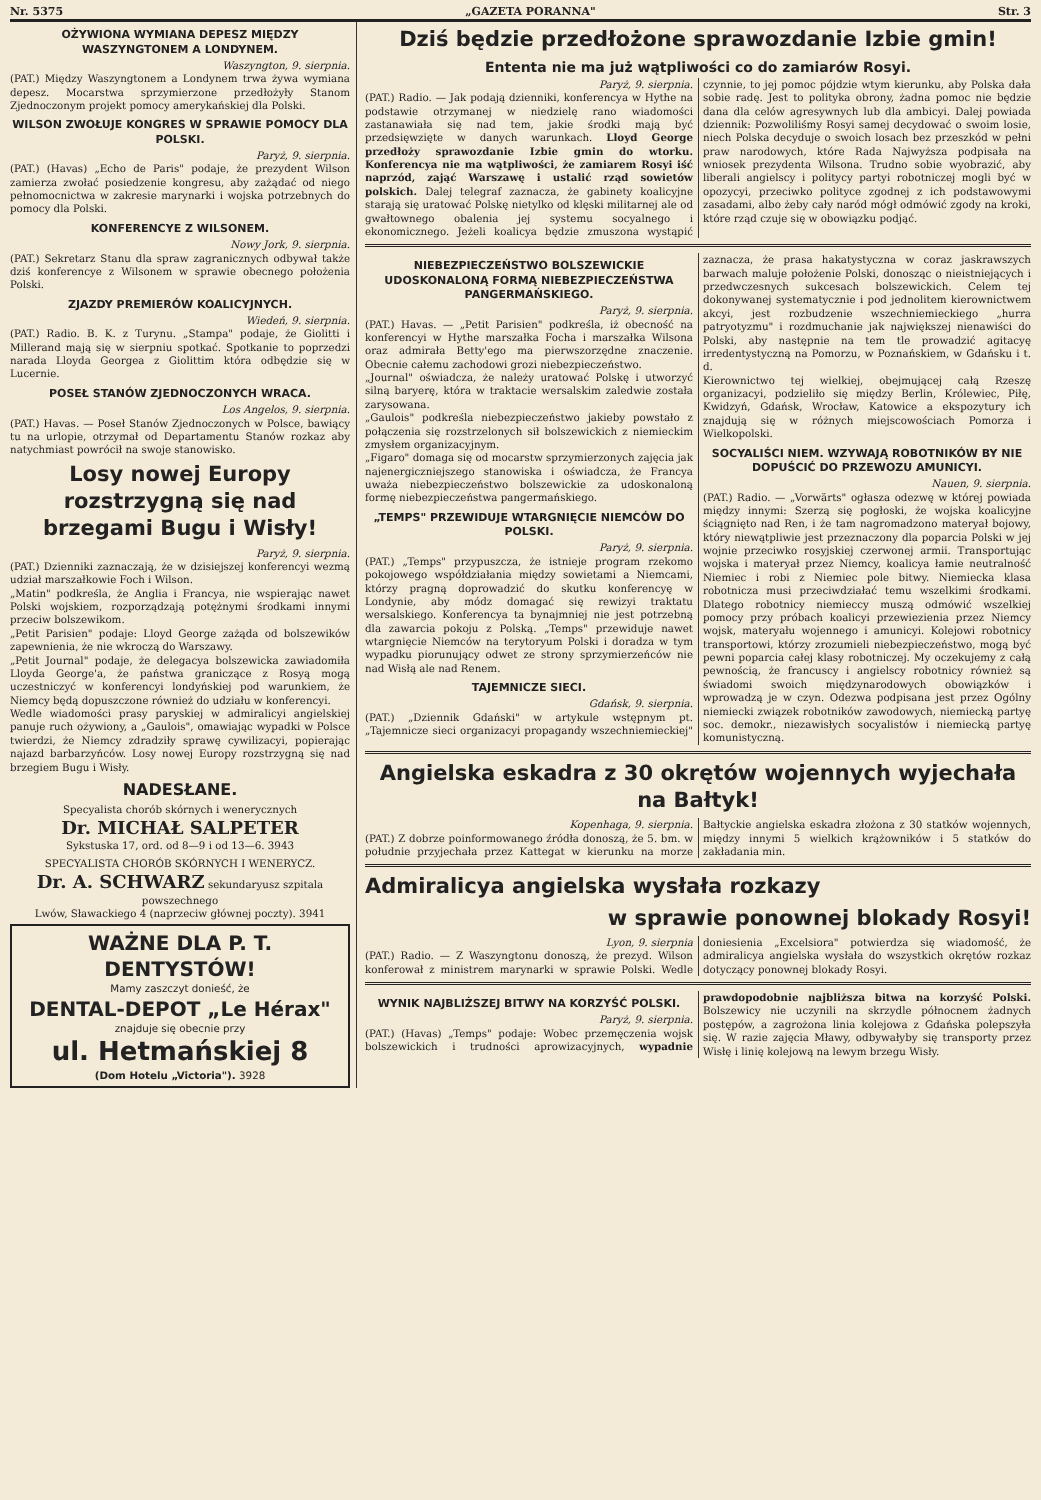Nr. 5375 „GAZETA PORANNA" Str. 3
OŻYWIONA WYMIANA DEPESZ MIĘDZY WASZYNGTONEM A LONDYNEM.
Waszyngton, 9. sierpnia.
(PAT.) Między Waszyngtonem a Londynem trwa żywa wymiana depesz. Mocarstwa sprzymierzone przedłożyły Stanom Zjednoczonym projekt pomocy amerykańskiej dla Polski.
WILSON ZWOŁUJE KONGRES W SPRAWIE POMOCY DLA POLSKI.
Paryż, 9. sierpnia.
(PAT.) (Havas) „Echo de Paris" podaje, że prezydent Wilson zamierza zwołać posiedzenie kongresu, aby zażądać od niego pełnomocnictwa w zakresie marynarki i wojska potrzebnych do pomocy dla Polski.
KONFERENCYE Z WILSONEM.
Nowy Jork, 9. sierpnia.
(PAT.) Sekretarz Stanu dla spraw zagranicznych odbywał także dziś konferencye z Wilsonem w sprawie obecnego położenia Polski.
ZJAZDY PREMIERÓW KOALICYJNYCH.
Wiedeń, 9. sierpnia.
(PAT.) Radio. B. K. z Turynu. „Stampa" podaje, że Giolitti i Millerand mają się w sierpniu spotkać. Spotkanie to poprzedzi narada Lloyda Georgea z Giolittim która odbędzie się w Lucernie.
POSEŁ STANÓW ZJEDNOCZONYCH WRACA.
Los Angelos, 9. sierpnia.
(PAT.) Havas. — Poseł Stanów Zjednoczonych w Polsce, bawiący tu na urlopie, otrzymał od Departamentu Stanów rozkaz aby natychmiast powrócił na swoje stanowisko.
Losy nowej Europy rozstrzygną się nad brzegami Bugu i Wisły!
Paryż, 9. sierpnia.
(PAT.) Dzienniki zaznaczają, że w dzisiejszej konferencyi wezmą udział marszałkowie Foch i Wilson.
„Matin" podkreśla, że Anglia i Francya, nie wspierając nawet Polski wojskiem, rozporządzają potężnymi środkami innymi przeciw bolszewikom.
„Petit Parisien" podaje: Lloyd George zażąda od bolszewików zapewnienia, że nie wkroczą do Warszawy.
„Petit Journal" podaje, że delegacya bolszewicka zawiadomiła Lloyda George'a, że państwa graniczące z Rosyą mogą uczestniczyć w konferencyi londyńskiej pod warunkiem, że Niemcy będą dopuszczone również do udziału w konferencyi.
Wedle wiadomości prasy paryskiej w admiralicyi angielskiej panuje ruch ożywiony, a „Gaulois", omawiając wypadki w Polsce twierdzi, że Niemcy zdradziły sprawę cywilizacyi, popierając najazd barbarzyńców. Losy nowej Europy rozstrzygną się nad brzegiem Bugu i Wisły.
NADESŁANE.
Specyalista chorób skórnych i wenerycznych
Dr. MICHAŁ SALPETER
Sykstuska 17, ord. od 8—9 i od 13—6. 3943
SPECYALISTA CHORÓB SKÓRNYCH I WENERYCZ.
Dr. A. SCHWARZ sekundaryusz szpitala powszechnego
Lwów, Sławackiego 4 (naprzeciw głównej poczty). 3941
WAŻNE DLA P. T. DENTYSTÓW!
Mamy zaszczyt donieść, że
DENTAL-DEPOT „Le Hérax"
znajduje się obecnie przy
ul. Hetmańskiej 8
(Dom Hotelu „Victoria"). 3928
Dziś będzie przedłożone sprawozdanie Izbie gmin!
Ententa nie ma już wątpliwości co do zamiarów Rosyi.
Paryż, 9. sierpnia.
(PAT.) Radio. — Jak podają dzienniki, konferencya w Hythe na podstawie otrzymanej w niedzielę rano wiadomości zastanawiała się nad tem, jakie środki mają być przedsięwzięte w danych warunkach. Lloyd George przedłoży sprawozdanie Izbie gmin do wtorku. Konferencya nie ma wątpliwości, że zamiarem Rosyi iść naprzód, zająć Warszawę i ustalić rząd sowietów polskich. Dalej telegraf zaznacza, że gabinety koalicyjne starają się uratować Polskę nietylko od klęski militarnej ale od gwałtownego obalenia jej systemu socyalnego i ekonomicznego. Jeżeli koalicya będzie zmuszona wystąpić czynnie, to jej pomoc pójdzie wtym kierunku, aby Polska dała sobie radę. Jest to polityka obrony, żadna pomoc nie będzie dana dla celów agresywnych lub dla ambicyi. Dalej powiada dziennik: Pozwoliliśmy Rosyi samej decydować o swoim losie, niech Polska decyduje o swoich losach bez przeszkód w pełni praw narodowych, które Rada Najwyższa podpisała na wniosek prezydenta Wilsona. Trudno sobie wyobrazić, aby liberali angielscy i politycy partyi robotniczej mogli być w opozycyi, przeciwko polityce zgodnej z ich podstawowymi zasadami, albo żeby cały naród mógł odmówić zgody na kroki, które rząd czuje się w obowiązku podjąć.
NIEBEZPIECZEŃSTWO BOLSZEWICKIE UDOSKONALONĄ FORMĄ NIEBEZPIECZEŃSTWA PANGERMAŃSKIEGO.
Paryż, 9. sierpnia.
(PAT.) Havas. — „Petit Parisien" podkreśla, iż obecność na konferencyi w Hythe marszałka Focha i marszałka Wilsona oraz admirała Betty'ego ma pierwszorzędne znaczenie. Obecnie całemu zachodowi grozi niebezpieczeństwo.
„Journal" oświadcza, że należy uratować Polskę i utworzyć silną baryerę, która w traktacie wersalskim zaledwie została zarysowana.
„Gaulois" podkreśla niebezpieczeństwo jakieby powstało z połączenia się rozstrzelonych sił bolszewickich z niemieckim zmysłem organizacyjnym.
„Figaro" domaga się od mocarstw sprzymierzonych zajęcia jak najenergiczniejszego stanowiska i oświadcza, że Francya uważa niebezpieczeństwo bolszewickie za udoskonaloną formę niebezpieczeństwa pangermańskiego.
„TEMPS" PRZEWIDUJE WTARGNIĘCIE NIEMCÓW DO POLSKI.
Paryż, 9. sierpnia.
(PAT.) „Temps" przypuszcza, że istnieje program rzekomo pokojowego współdziałania między sowietami a Niemcami, którzy pragną doprowadzić do skutku konferencyę w Londynie, aby módz domagać się rewizyi traktatu wersalskiego. Konferencya ta bynajmniej nie jest potrzebną dla zawarcia pokoju z Polską. „Temps" przewiduje nawet wtargnięcie Niemców na terytoryum Polski i doradza w tym wypadku piorunujący odwet ze strony sprzymierzeńców nie nad Wisłą ale nad Renem.
TAJEMNICZE SIECI.
Gdańsk, 9. sierpnia.
(PAT.) „Dziennik Gdański" w artykule wstępnym pt. „Tajemnicze sieci organizacyi propagandy wszechniemieckiej" zaznacza, że prasa hakatystyczna w coraz jaskrawszych barwach maluje położenie Polski, donosząc o nieistniejących i przedwczesnych sukcesach bolszewickich. Celem tej dokonywanej systematycznie i pod jednolitem kierownictwem akcyi, jest rozbudzenie wszechniemieckiego „hurra patryotyzmu" i rozdmuchanie jak największej nienawiści do Polski, aby następnie na tem tle prowadzić agitacyę irredentystyczną na Pomorzu, w Poznańskiem, w Gdańsku i t. d.
Kierownictwo tej wielkiej, obejmującej całą Rzeszę organizacyi, podzieliło się między Berlin, Królewiec, Piłę, Kwidzyń, Gdańsk, Wrocław, Katowice a ekspozytury ich znajdują się w różnych miejscowościach Pomorza i Wielkopolski.
SOCYALIŚCI NIEM. WZYWAJĄ ROBOTNIKÓW BY NIE DOPUŚCIĆ DO PRZEWOZU AMUNICYI.
Nauen, 9. sierpnia.
(PAT.) Radio. — „Vorwärts" ogłasza odezwę w której powiada między innymi: Szerzą się pogłoski, że wojska koalicyjne ściągnięto nad Ren, i że tam nagromadzono materyał bojowy, który niewątpliwie jest przeznaczony dla poparcia Polski w jej wojnie przeciwko rosyjskiej czerwonej armii. Transportując wojska i materyał przez Niemcy, koalicya łamie neutralność Niemiec i robi z Niemiec pole bitwy. Niemiecka klasa robotnicza musi przeciwdziałać temu wszelkimi środkami. Dlatego robotnicy niemieccy muszą odmówić wszelkiej pomocy przy próbach koalicyi przewiezienia przez Niemcy wojsk, materyału wojennego i amunicyi. Kolejowi robotnicy transportowi, którzy zrozumieli niebezpieczeństwo, mogą być pewni poparcia całej klasy robotniczej. My oczekujemy z całą pewnością, że francuscy i angielscy robotnicy również są świadomi swoich międzynarodowych obowiązków i wprowadzą je w czyn. Odezwa podpisana jest przez Ogólny niemiecki związek robotników zawodowych, niemiecką partyę soc. demokr., niezawisłych socyalistów i niemiecką partyę komunistyczną.
Angielska eskadra z 30 okrętów wojennych wyjechała na Bałtyk!
Kopenhaga, 9. sierpnia.
(PAT.) Z dobrze poinformowanego źródła donoszą, że 5. bm. w południe przyjechała przez Kattegat w kierunku na morze Bałtyckie angielska eskadra złożona z 30 statków wojennych, między innymi 5 wielkich krążowników i 5 statków do zakładania min.
Admiralicya angielska wysłała rozkazy
w sprawie ponownej blokady Rosyi!
Lyon, 9. sierpnia
(PAT.) Radio. — Z Waszyngtonu donoszą, że prezyd. Wilson konferował z ministrem marynarki w sprawie Polski. Wedle doniesienia „Excelsiora" potwierdza się wiadomość, że admiralicya angielska wysłała do wszystkich okrętów rozkaz dotyczący ponownej blokady Rosyi.
WYNIK NAJBLIŻSZEJ BITWY NA KORZYŚĆ POLSKI.
Paryż, 9. sierpnia.
(PAT.) (Havas) „Temps" podaje: Wobec przemęczenia wojsk bolszewickich i trudności aprowizacyjnych, wypadnie prawdopodobnie najbliższa bitwa na korzyść Polski. Bolszewicy nie uczynili na skrzydle północnem żadnych postępów, a zagrożona linia kolejowa z Gdańska polepszyła się. W razie zajęcia Mławy, odbywałyby się transporty przez Wisłę i linię kolejową na lewym brzegu Wisły.